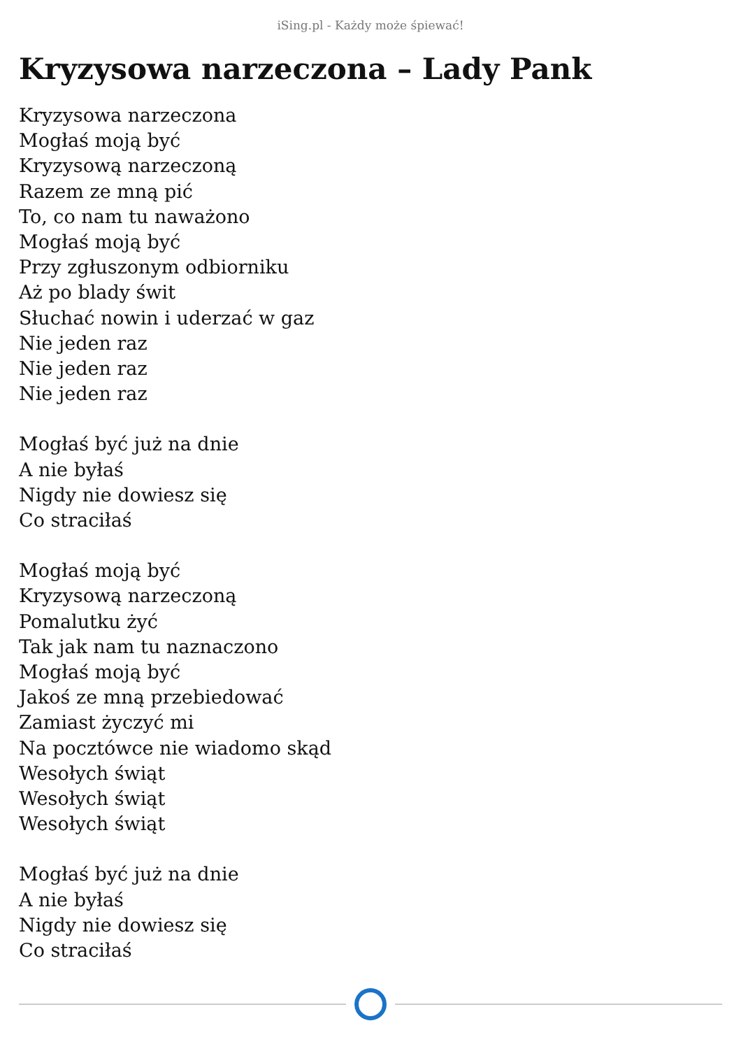iSing.pl - Każdy może śpiewać!
Kryzysowa narzeczona – Lady Pank
Kryzysowa narzeczona
Mogłaś moją być
Kryzysową narzeczoną
Razem ze mną pić
To, co nam tu naważono
Mogłaś moją być
Przy zgłuszonym odbiorniku
Aż po blady świt
Słuchać nowin i uderzać w gaz
Nie jeden raz
Nie jeden raz
Nie jeden raz
Mogłaś być już na dnie
A nie byłaś
Nigdy nie dowiesz się
Co straciłaś
Mogłaś moją być
Kryzysową narzeczoną
Pomalutku żyć
Tak jak nam tu naznaczono
Mogłaś moją być
Jakoś ze mną przebiedować
Zamiast życzyć mi
Na pocztówce nie wiadomo skąd
Wesołych świąt
Wesołych świąt
Wesołych świąt
Mogłaś być już na dnie
A nie byłaś
Nigdy nie dowiesz się
Co straciłaś